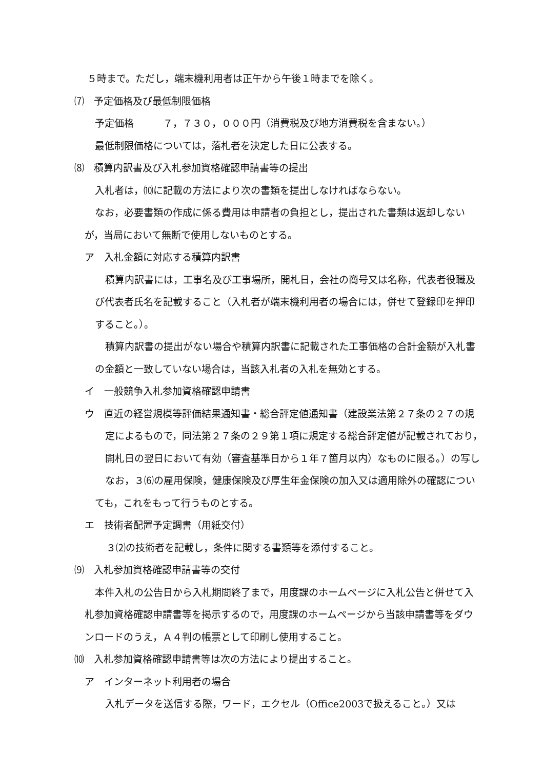５時まで。ただし，端末機利用者は正午から午後１時までを除く。
⑺　予定価格及び最低制限価格
予定価格　　　７，７３０，０００円（消費税及び地方消費税を含まない。）
最低制限価格については，落札者を決定した日に公表する。
⑻　積算内訳書及び入札参加資格確認申請書等の提出
入札者は，⑽に記載の方法により次の書類を提出しなければならない。
なお，必要書類の作成に係る費用は申請者の負担とし，提出された書類は返却しないが，当局において無断で使用しないものとする。
ア　入札金額に対応する積算内訳書
積算内訳書には，工事名及び工事場所，開札日，会社の商号又は名称，代表者役職及び代表者氏名を記載すること（入札者が端末機利用者の場合には，併せて登録印を押印すること。）。
積算内訳書の提出がない場合や積算内訳書に記載された工事価格の合計金額が入札書の金額と一致していない場合は，当該入札者の入札を無効とする。
イ　一般競争入札参加資格確認申請書
ウ　直近の経営規模等評価結果通知書・総合評定値通知書（建設業法第２７条の２７の規定によるもので，同法第２７条の２９第１項に規定する総合評定値が記載されており，開札日の翌日において有効（審査基準日から１年７箇月以内）なものに限る。）の写し
なお，３⑹の雇用保険，健康保険及び厚生年金保険の加入又は適用除外の確認についても，これをもって行うものとする。
エ　技術者配置予定調書（用紙交付）
３⑵の技術者を記載し，条件に関する書類等を添付すること。
⑼　入札参加資格確認申請書等の交付
本件入札の公告日から入札期間終了まで，用度課のホームページに入札公告と併せて入札参加資格確認申請書等を掲示するので，用度課のホームページから当該申請書等をダウンロードのうえ，Ａ４判の帳票として印刷し使用すること。
⑽　入札参加資格確認申請書等は次の方法により提出すること。
ア　インターネット利用者の場合
入札データを送信する際，ワード，エクセル（Office2003で扱えること。）又は